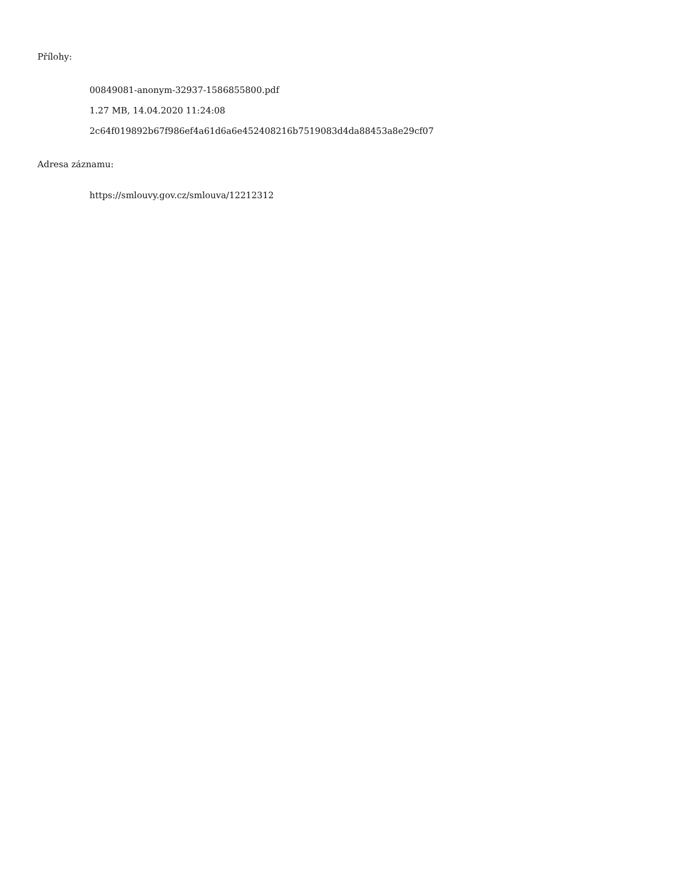Přílohy:
00849081-anonym-32937-1586855800.pdf
1.27 MB, 14.04.2020 11:24:08
2c64f019892b67f986ef4a61d6a6e452408216b7519083d4da88453a8e29cf07
Adresa záznamu:
https://smlouvy.gov.cz/smlouva/12212312